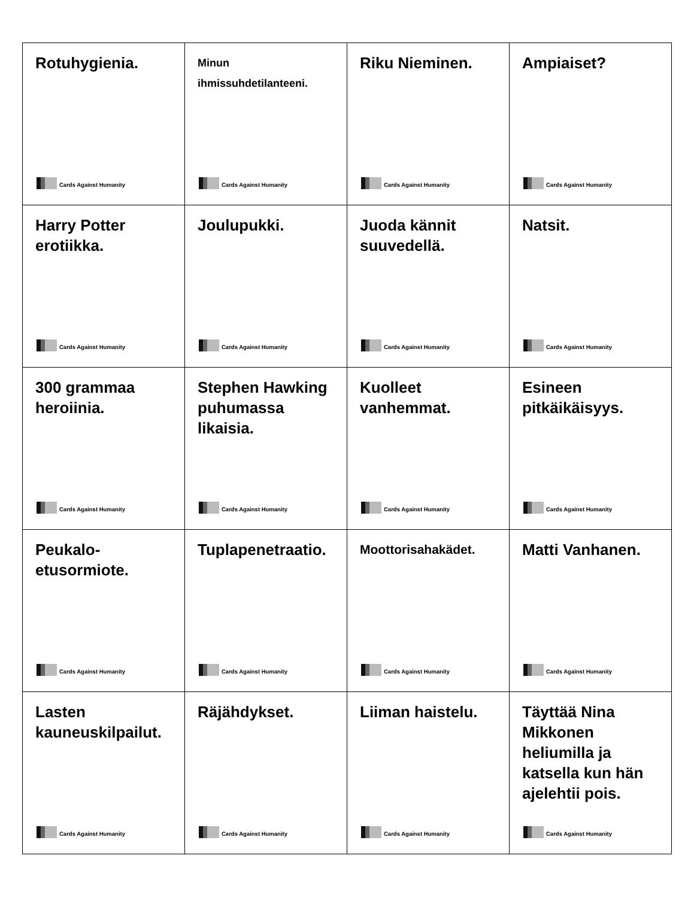| Rotuhygienia. Cards Against Humanity | Minun ihmissuhdetilanteeni. Cards Against Humanity | Riku Nieminen. Cards Against Humanity | Ampiaiset? Cards Against Humanity |
| Harry Potter erotiikka. Cards Against Humanity | Joulupukki. Cards Against Humanity | Juoda kännit suuvedellä. Cards Against Humanity | Natsit. Cards Against Humanity |
| 300 grammaa heroiinia. Cards Against Humanity | Stephen Hawking puhumassa likaisia. Cards Against Humanity | Kuolleet vanhemmat. Cards Against Humanity | Esineen pitkäikäisyys. Cards Against Humanity |
| Peukalo- etusormiote. Cards Against Humanity | Tuplapenetraatio. Cards Against Humanity | Moottorisahakädet. Cards Against Humanity | Matti Vanhanen. Cards Against Humanity |
| Lasten kauneuskilpailut. Cards Against Humanity | Räjähdykset. Cards Against Humanity | Liiman haistelu. Cards Against Humanity | Täyttää Nina Mikkonen heliumilla ja katsella kun hän ajelehtii pois. Cards Against Humanity |